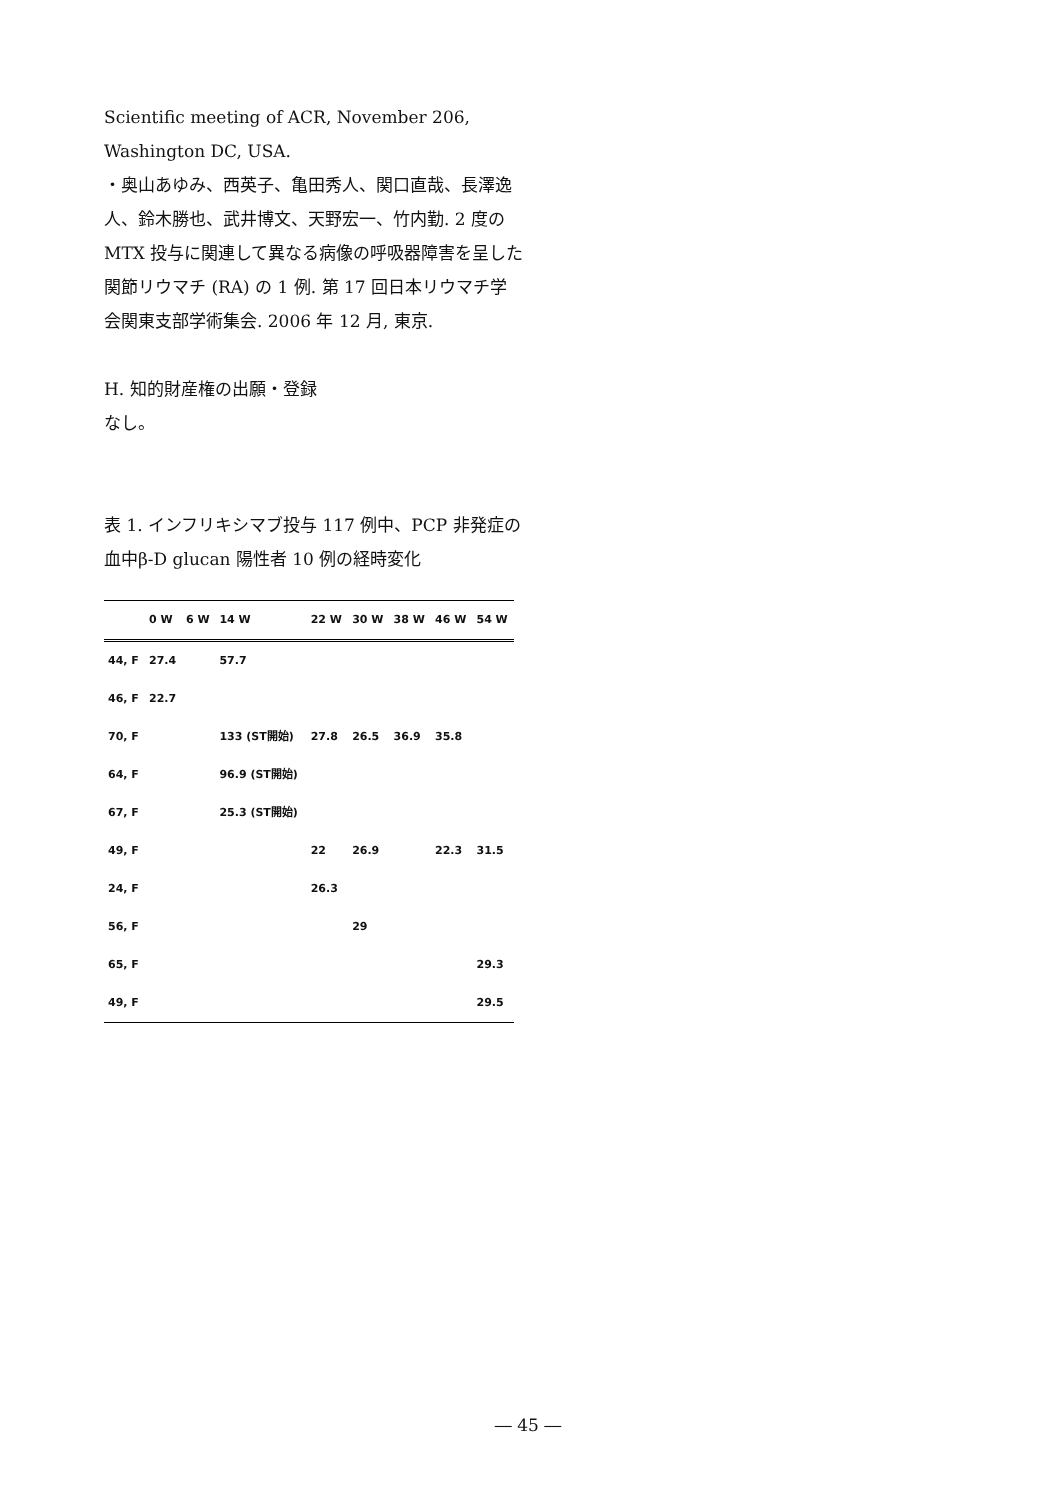Scientific meeting of ACR, November 206, Washington DC, USA.
・奥山あゆみ、西英子、亀田秀人、関口直哉、長澤逸人、鈴木勝也、武井博文、天野宏一、竹内勤. 2 度の MTX 投与に関連して異なる病像の呼吸器障害を呈した関節リウマチ (RA) の 1 例. 第 17 回日本リウマチ学会関東支部学術集会. 2006 年 12 月, 東京.
H. 知的財産権の出願・登録
なし。
表 1. インフリキシマブ投与 117 例中、PCP 非発症の血中β-D glucan 陽性者 10 例の経時変化
| | 0 W | 6 W | 14 W | 22 W | 30 W | 38 W | 46 W | 54 W |
| --- | --- | --- | --- | --- | --- | --- | --- | --- |
| 44, F | 27.4 | | 57.7 | | | | | |
| 46, F | 22.7 | | | | | | | |
| 70, F | | | 133 (ST開始) | 27.8 | 26.5 | 36.9 | 35.8 | |
| 64, F | | | 96.9 (ST開始) | | | | | |
| 67, F | | | 25.3 (ST開始) | | | | | |
| 49, F | | | | 22 | 26.9 | | 22.3 | 31.5 |
| 24, F | | | | 26.3 | | | | |
| 56, F | | | | | 29 | | | |
| 65, F | | | | | | | | 29.3 |
| 49, F | | | | | | | | 29.5 |
― 45 ―